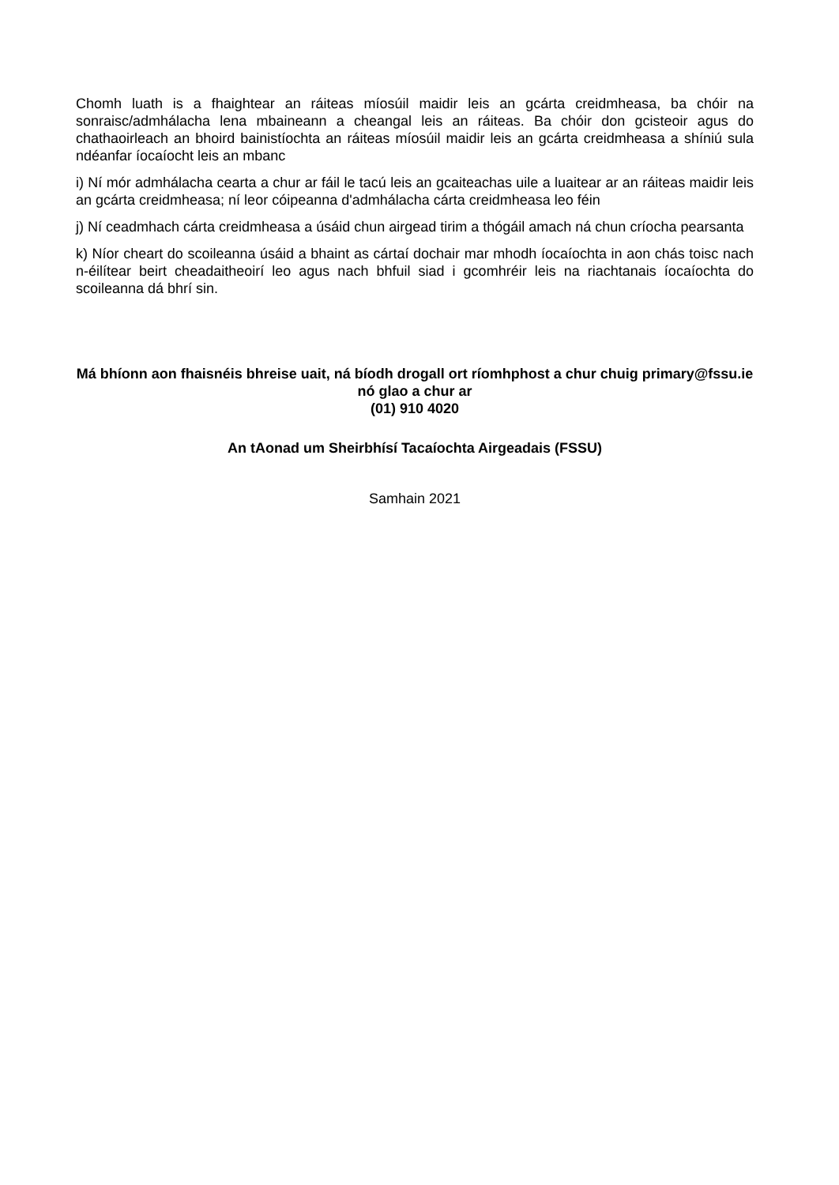Chomh luath is a fhaightear an ráiteas míosúil maidir leis an gcárta creidmheasa, ba chóir na sonraisc/admhálacha lena mbaineann a cheangal leis an ráiteas. Ba chóir don gcisteoir agus do chathaoirleach an bhoird bainistíochta an ráiteas míosúil maidir leis an gcárta creidmheasa a shíniú sula ndéanfar íocaíocht leis an mbanc
i) Ní mór admhálacha cearta a chur ar fáil le tacú leis an gcaiteachas uile a luaitear ar an ráiteas maidir leis an gcárta creidmheasa; ní leor cóipeanna d'admhálacha cárta creidmheasa leo féin
j) Ní ceadmhach cárta creidmheasa a úsáid chun airgead tirim a thógáil amach ná chun críocha pearsanta
k) Níor cheart do scoileanna úsáid a bhaint as cártaí dochair mar mhodh íocaíochta in aon chás toisc nach n-éilítear beirt cheadaitheoirí leo agus nach bhfuil siad i gcomhréir leis na riachtanais íocaíochta do scoileanna dá bhrí sin.
Má bhíonn aon fhaisnéis bhreise uait, ná bíodh drogall ort ríomhphost a chur chuig primary@fssu.ie nó glao a chur ar
(01) 910 4020
An tAonad um Sheirbhísí Tacaíochta Airgeadais (FSSU)
Samhain 2021